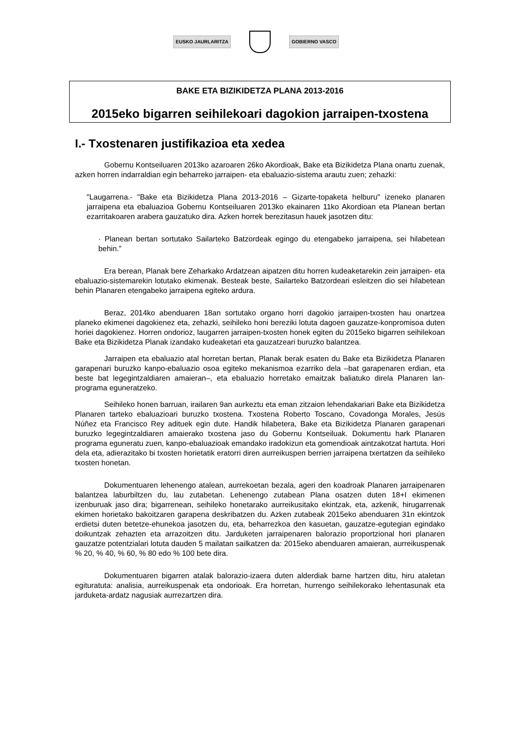EUSKO JAURLARITZA GOBIERNO VASCO
BAKE ETA BIZIKIDETZA PLANA 2013-2016
2015eko bigarren seihilekoari dagokion jarraipen-txostena
I.- Txostenaren justifikazioa eta xedea
Gobernu Kontseiluaren 2013ko azaroaren 26ko Akordioak, Bake eta Bizikidetza Plana onartu zuenak, azken horren indarraldian egin beharreko jarraipen- eta ebaluazio-sistema arautu zuen; zehazki:
"Laugarrena.- "Bake eta Bizikidetza Plana 2013-2016 – Gizarte-topaketa helburu" izeneko planaren jarraipena eta ebaluazioa Gobernu Kontseiluaren 2013ko ekainaren 11ko Akordioan eta Planean bertan ezarritakoaren arabera gauzatuko dira. Azken horrek berezitasun hauek jasotzen ditu:
· Planean bertan sortutako Sailarteko Batzordeak egingo du etengabeko jarraipena, sei hilabetean behin.”
Era berean, Planak bere Zeharkako Ardatzean aipatzen ditu horren kudeaketarekin zein jarraipen- eta ebaluazio-sistemarekin lotutako ekimenak. Besteak beste, Sailarteko Batzordeari esleitzen dio sei hilabetean behin Planaren etengabeko jarraipena egiteko ardura.
Beraz, 2014ko abenduaren 18an sortutako organo horri dagokio jarraipen-txosten hau onartzea planeko ekimenei dagokienez eta, zehazki, seihileko honi bereziki lotuta dagoen gauzatze-konpromisoa duten horiei dagokienez. Horren ondorioz, laugarren jarraipen-txosten honek egiten du 2015eko bigarren seihilekoan Bake eta Bizikidetza Planak izandako kudeaketari eta gauzatzeari buruzko balantzea.
Jarraipen eta ebaluazio atal horretan bertan, Planak berak esaten du Bake eta Bizikidetza Planaren garapenari buruzko kanpo-ebaluazio osoa egiteko mekanismoa ezarriko dela –bat garapenaren erdian, eta beste bat legegintzaldiaren amaieran–, eta ebaluazio horretako emaitzak baliatuko direla Planaren lan-programa eguneratzeko.
Seihileko honen barruan, irailaren 9an aurkeztu eta eman zitzaion lehendakariari Bake eta Bizikidetza Planaren tarteko ebaluazioari buruzko txostena. Txostena Roberto Toscano, Covadonga Morales, Jesús Núñez eta Francisco Rey adituek egin dute. Handik hilabetera, Bake eta Bizikidetza Planaren garapenari buruzko legegintzaldiaren amaierako txostena jaso du Gobernu Kontseiluak. Dokumentu hark Planaren programa eguneratu zuen, kanpo-ebaluazioak emandako iradokizun eta gomendioak aintzakotzat hartuta. Hori dela eta, adierazitako bi txosten horietatik eratorri diren aurreikuspen berrien jarraipena txertatzen da seihileko txosten honetan.
Dokumentuaren lehenengo atalean, aurrekoetan bezala, ageri den koadroak Planaren jarraipenaren balantzea laburbiltzen du, lau zutabetan. Lehenengo zutabean Plana osatzen duten 18+I ekimenen izenburuak jaso dira; bigarrenean, seihileko honetarako aurreikusitako ekintzak, eta, azkenik, hirugarrenak ekimen horietako bakoitzaren garapena deskribatzen du. Azken zutabeak 2015eko abenduaren 31n ekintzok erdietsi duten betetze-ehunekoa jasotzen du, eta, beharrezkoa den kasuetan, gauzatze-egutegian egindako doikuntzak zehazten eta arrazoitzen ditu. Jarduketen jarraipenaren balorazio proportzional hori planaren gauzatze potentzialari lotuta dauden 5 mailatan sailkatzen da: 2015eko abenduaren amaieran, aurreikuspenak % 20, % 40, % 60, % 80 edo % 100 bete dira.
Dokumentuaren bigarren atalak balorazio-izaera duten alderdiak barne hartzen ditu, hiru ataletan egituratuta: analisia, aurreikuspenak eta ondorioak. Era horretan, hurrengo seihilekorako lehentasunak eta jarduketa-ardatz nagusiak aurrezartzen dira.